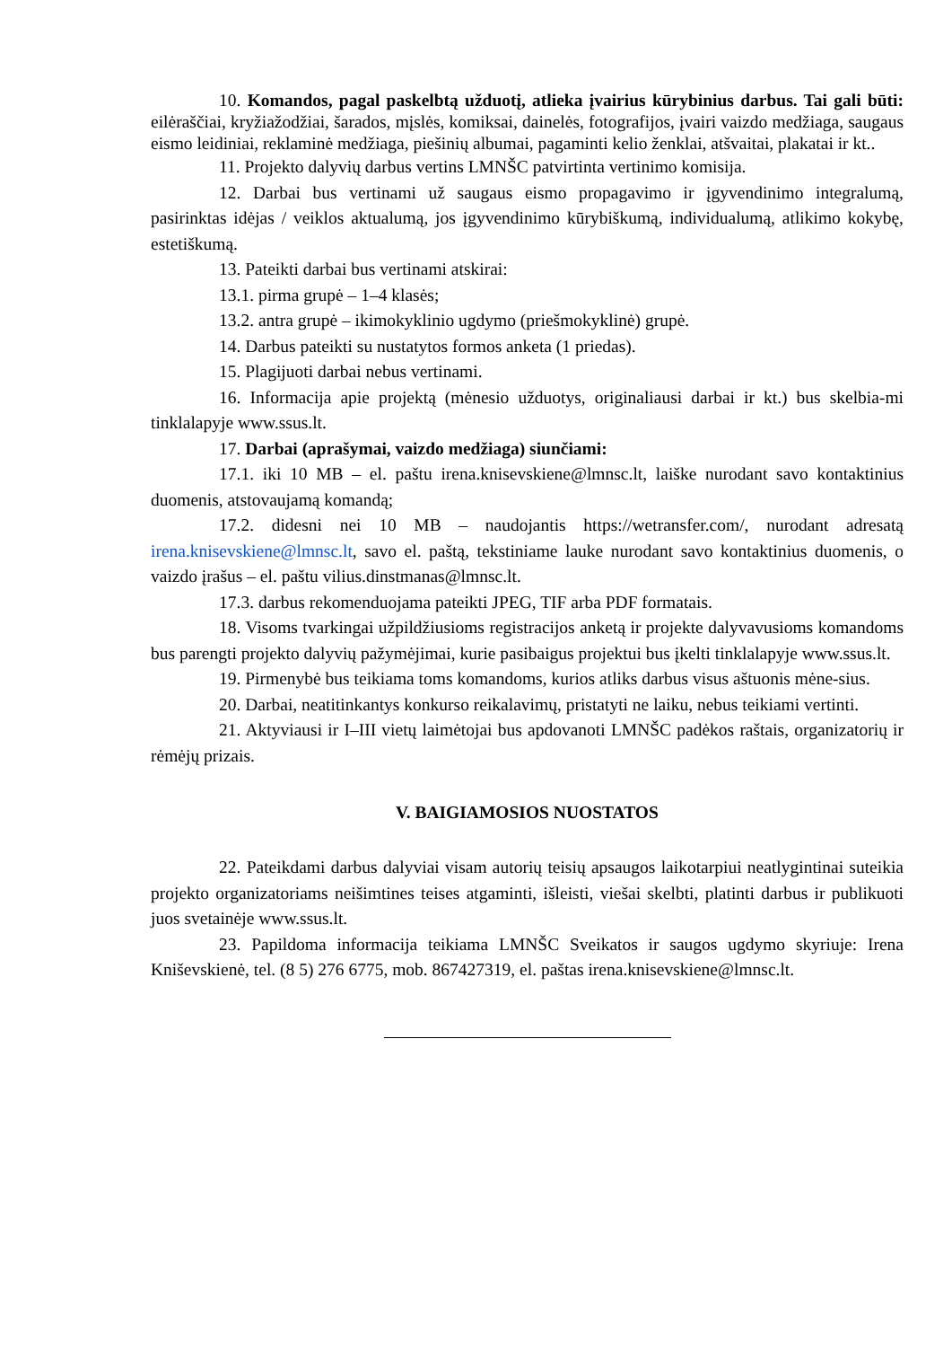10. Komandos, pagal paskelbtą užduotį, atlieka įvairius kūrybinius darbus. Tai gali būti: eilėraščiai, kryžiažodžiai, šarados, mįslės, komiksai, dainelės, fotografijos, įvairi vaizdo medžiaga, saugaus eismo leidiniai, reklaminė medžiaga, piešinių albumai, pagaminti kelio ženklai, atšvaitai, plakatai ir kt..
11. Projekto dalyvių darbus vertins LMNŠC patvirtinta vertinimo komisija.
12. Darbai bus vertinami už saugaus eismo propagavimo ir įgyvendinimo integralumą, pasirinktas idėjas / veiklos aktualumą, jos įgyvendinimo kūrybiškumą, individualumą, atlikimo kokybę, estetiškumą.
13. Pateikti darbai bus vertinami atskirai:
13.1. pirma grupė – 1–4 klasės;
13.2. antra grupė – ikimokyklinio ugdymo (priešmokyklinė) grupė.
14. Darbus pateikti su nustatytos formos anketa (1 priedas).
15. Plagijuoti darbai nebus vertinami.
16. Informacija apie projektą (mėnesio užduotys, originaliausi darbai ir kt.) bus skelbia-mi tinklalapyje www.ssus.lt.
17. Darbai (aprašymai, vaizdo medžiaga) siunčiami:
17.1. iki 10 MB – el. paštu irena.knisevskiene@lmnsc.lt, laiške nurodant savo kontaktinius duomenis, atstovaujamą komandą;
17.2. didesni nei 10 MB – naudojantis https://wetransfer.com/, nurodant adresatą irena.knisevskiene@lmnsc.lt, savo el. paštą, tekstiniame lauke nurodant savo kontaktinius duomenis, o vaizdo įrašus – el. paštu vilius.dinstmanas@lmnsc.lt.
17.3. darbus rekomenduojama pateikti JPEG, TIF arba PDF formatais.
18. Visoms tvarkingai užpildžiusioms registracijos anketą ir projekte dalyvavusioms komandoms bus parengti projekto dalyvių pažymėjimai, kurie pasibaigus projektui bus įkelti tinklalapyje www.ssus.lt.
19. Pirmenybė bus teikiama toms komandoms, kurios atliks darbus visus aštuonis mėne-sius.
20. Darbai, neatitinkantys konkurso reikalavimų, pristatyti ne laiku, nebus teikiami vertinti.
21. Aktyviausi ir I–III vietų laimėtojai bus apdovanoti LMNŠC padėkos raštais, organizatorių ir rėmėjų prizais.
V. BAIGIAMOSIOS NUOSTATOS
22. Pateikdami darbus dalyviai visam autorių teisių apsaugos laikotarpiui neatlygintinai suteikia projekto organizatoriams neišimtines teises atgaminti, išleisti, viešai skelbti, platinti darbus ir publikuoti juos svetainėje www.ssus.lt.
23. Papildoma informacija teikiama LMNŠC Sveikatos ir saugos ugdymo skyriuje: Irena Kniševskienė, tel. (8 5) 276 6775, mob. 867427319, el. paštas irena.knisevskiene@lmnsc.lt.